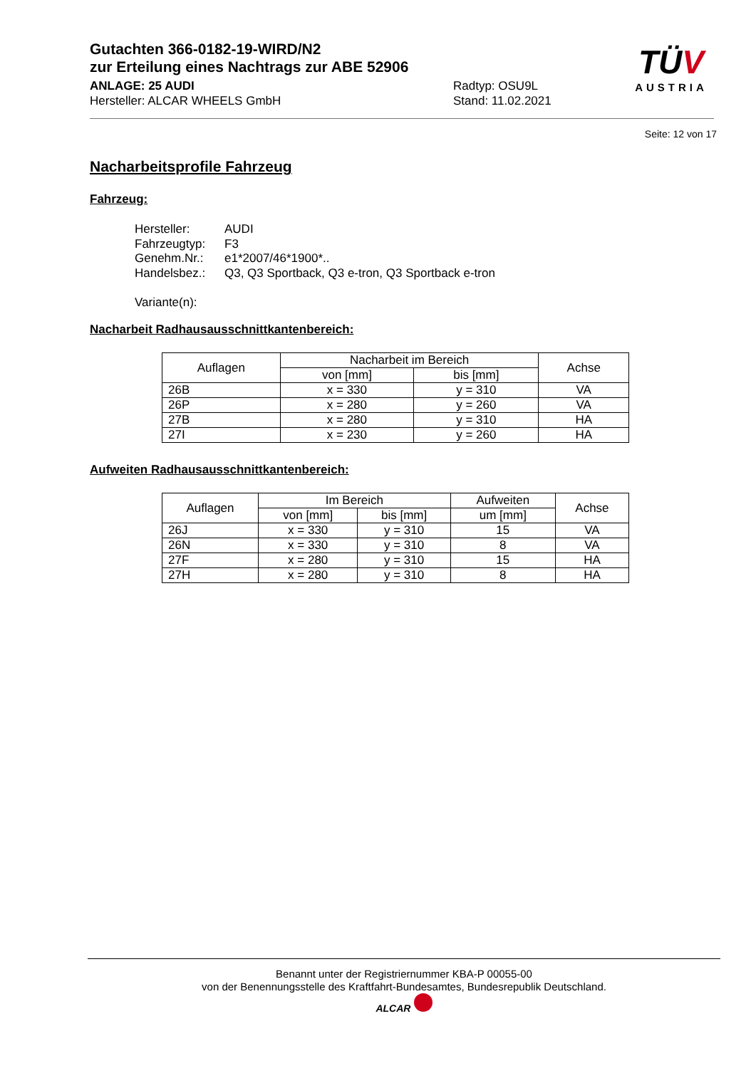Gutachten 366-0182-19-WIRD/N2
zur Erteilung eines Nachtrags zur ABE 52906
ANLAGE: 25 AUDI Radtyp: OSU9L
Hersteller: ALCAR WHEELS GmbH Stand: 11.02.2021
TÜV
AUSTRIA
Seite: 12 von 17
Nacharbeitsprofile Fahrzeug
Fahrzeug:
Hersteller: AUDI
Fahrzeugtyp: F3
Genehm.Nr.: e1*2007/46*1900*..
Handelsbez.: Q3, Q3 Sportback, Q3 e-tron, Q3 Sportback e-tron
Variante(n):
Nacharbeit Radhausausschnittkantenbereich:
| Auflagen | Nacharbeit im Bereich | | Achse |
| --- | --- | --- | --- |
| | von [mm] | bis [mm] | |
| 26B | x = 330 | y = 310 | VA |
| 26P | x = 280 | y = 260 | VA |
| 27B | x = 280 | y = 310 | HA |
| 27I | x = 230 | y = 260 | HA |
Aufweiten Radhausausschnittkantenbereich:
| Auflagen | Im Bereich | | Aufweiten | Achse |
| --- | --- | --- | --- | --- |
| | von [mm] | bis [mm] | um [mm] | |
| 26J | x = 330 | y = 310 | 15 | VA |
| 26N | x = 330 | y = 310 | 8 | VA |
| 27F | x = 280 | y = 310 | 15 | HA |
| 27H | x = 280 | y = 310 | 8 | HA |
Benannt unter der Registriernummer KBA-P 00055-00
von der Benennungsstelle des Kraftfahrt-Bundesamtes, Bundesrepublik Deutschland.
ALCAR